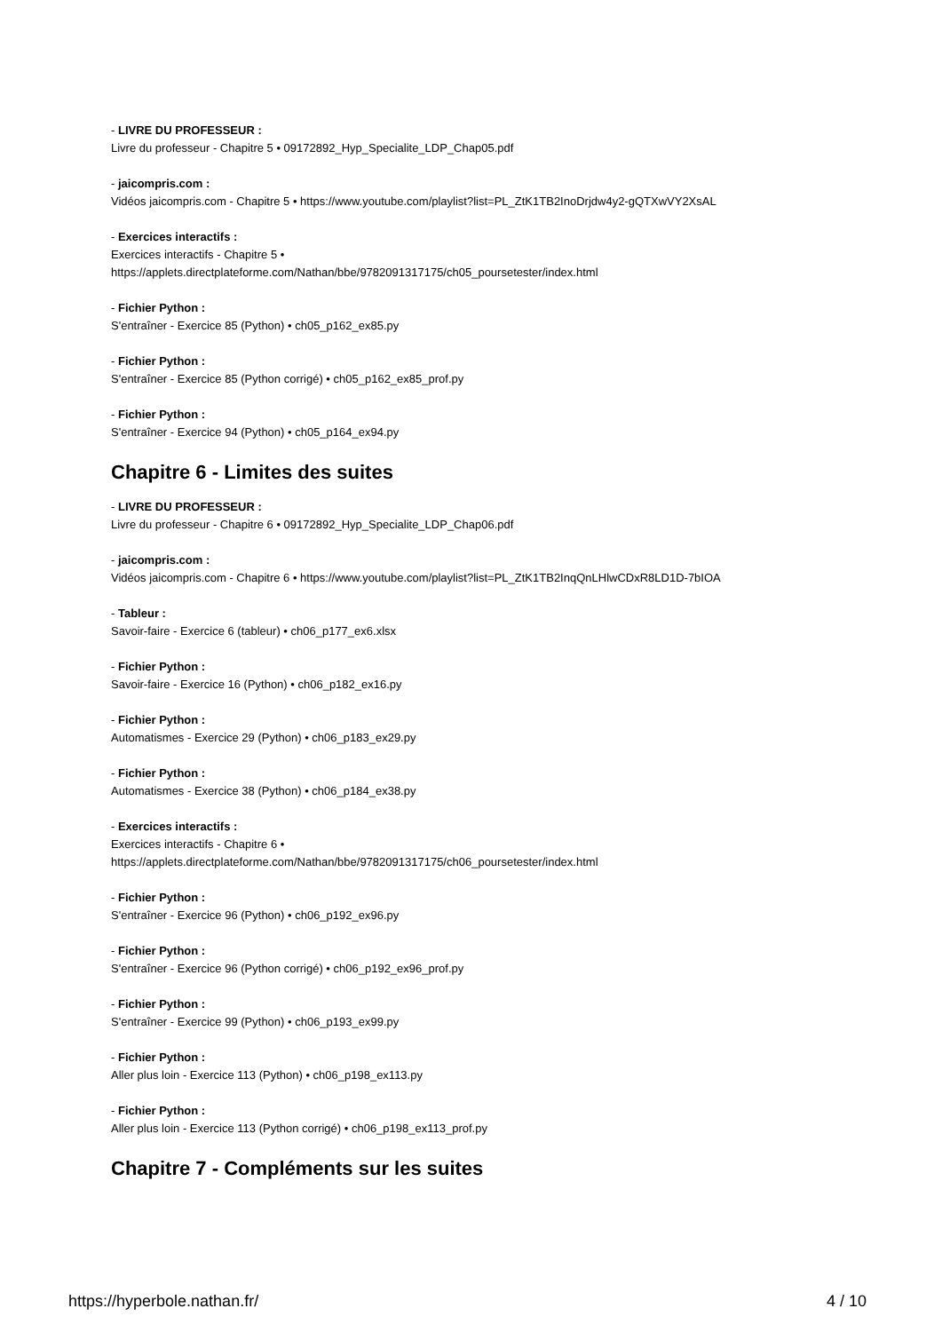- LIVRE DU PROFESSEUR :
Livre du professeur - Chapitre 5 • 09172892_Hyp_Specialite_LDP_Chap05.pdf
- jaicompris.com :
Vidéos jaicompris.com - Chapitre 5 • https://www.youtube.com/playlist?list=PL_ZtK1TB2InoDrjdw4y2-gQTXwVY2XsAL
- Exercices interactifs :
Exercices interactifs - Chapitre 5 •
https://applets.directplateforme.com/Nathan/bbe/9782091317175/ch05_poursetester/index.html
- Fichier Python :
S'entraîner - Exercice 85 (Python) • ch05_p162_ex85.py
- Fichier Python :
S'entraîner - Exercice 85 (Python corrigé) • ch05_p162_ex85_prof.py
- Fichier Python :
S'entraîner - Exercice 94 (Python) • ch05_p164_ex94.py
Chapitre 6 - Limites des suites
- LIVRE DU PROFESSEUR :
Livre du professeur - Chapitre 6 • 09172892_Hyp_Specialite_LDP_Chap06.pdf
- jaicompris.com :
Vidéos jaicompris.com - Chapitre 6 • https://www.youtube.com/playlist?list=PL_ZtK1TB2InqQnLHlwCDxR8LD1D-7bIOA
- Tableur :
Savoir-faire - Exercice 6 (tableur) • ch06_p177_ex6.xlsx
- Fichier Python :
Savoir-faire - Exercice 16 (Python) • ch06_p182_ex16.py
- Fichier Python :
Automatismes - Exercice 29 (Python) • ch06_p183_ex29.py
- Fichier Python :
Automatismes - Exercice 38 (Python) • ch06_p184_ex38.py
- Exercices interactifs :
Exercices interactifs - Chapitre 6 •
https://applets.directplateforme.com/Nathan/bbe/9782091317175/ch06_poursetester/index.html
- Fichier Python :
S'entraîner - Exercice 96 (Python) • ch06_p192_ex96.py
- Fichier Python :
S'entraîner - Exercice 96 (Python corrigé) • ch06_p192_ex96_prof.py
- Fichier Python :
S'entraîner - Exercice 99 (Python) • ch06_p193_ex99.py
- Fichier Python :
Aller plus loin - Exercice 113 (Python) • ch06_p198_ex113.py
- Fichier Python :
Aller plus loin - Exercice 113 (Python corrigé) • ch06_p198_ex113_prof.py
Chapitre 7 - Compléments sur les suites
https://hyperbole.nathan.fr/ 4 / 10